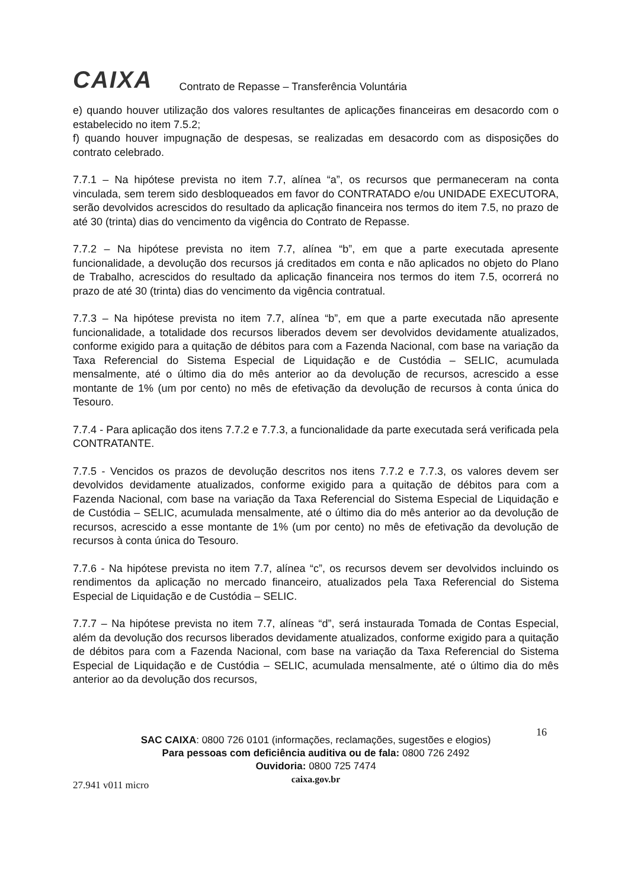CAIXA Contrato de Repasse – Transferência Voluntária
e) quando houver utilização dos valores resultantes de aplicações financeiras em desacordo com o estabelecido no item 7.5.2;
f) quando houver impugnação de despesas, se realizadas em desacordo com as disposições do contrato celebrado.
7.7.1 – Na hipótese prevista no item 7.7, alínea “a”, os recursos que permaneceram na conta vinculada, sem terem sido desbloqueados em favor do CONTRATADO e/ou UNIDADE EXECUTORA, serão devolvidos acrescidos do resultado da aplicação financeira nos termos do item 7.5, no prazo de até 30 (trinta) dias do vencimento da vigência do Contrato de Repasse.
7.7.2 – Na hipótese prevista no item 7.7, alínea “b”, em que a parte executada apresente funcionalidade, a devolução dos recursos já creditados em conta e não aplicados no objeto do Plano de Trabalho, acrescidos do resultado da aplicação financeira nos termos do item 7.5, ocorrerá no prazo de até 30 (trinta) dias do vencimento da vigência contratual.
7.7.3 – Na hipótese prevista no item 7.7, alínea “b”, em que a parte executada não apresente funcionalidade, a totalidade dos recursos liberados devem ser devolvidos devidamente atualizados, conforme exigido para a quitação de débitos para com a Fazenda Nacional, com base na variação da Taxa Referencial do Sistema Especial de Liquidação e de Custódia – SELIC, acumulada mensalmente, até o último dia do mês anterior ao da devolução de recursos, acrescido a esse montante de 1% (um por cento) no mês de efetivação da devolução de recursos à conta única do Tesouro.
7.7.4 - Para aplicação dos itens 7.7.2 e 7.7.3, a funcionalidade da parte executada será verificada pela CONTRATANTE.
7.7.5 - Vencidos os prazos de devolução descritos nos itens 7.7.2 e 7.7.3, os valores devem ser devolvidos devidamente atualizados, conforme exigido para a quitação de débitos para com a Fazenda Nacional, com base na variação da Taxa Referencial do Sistema Especial de Liquidação e de Custódia – SELIC, acumulada mensalmente, até o último dia do mês anterior ao da devolução de recursos, acrescido a esse montante de 1% (um por cento) no mês de efetivação da devolução de recursos à conta única do Tesouro.
7.7.6 - Na hipótese prevista no item 7.7, alínea “c”, os recursos devem ser devolvidos incluindo os rendimentos da aplicação no mercado financeiro, atualizados pela Taxa Referencial do Sistema Especial de Liquidação e de Custódia – SELIC.
7.7.7 – Na hipótese prevista no item 7.7, alíneas “d”, será instaurada Tomada de Contas Especial, além da devolução dos recursos liberados devidamente atualizados, conforme exigido para a quitação de débitos para com a Fazenda Nacional, com base na variação da Taxa Referencial do Sistema Especial de Liquidação e de Custódia – SELIC, acumulada mensalmente, até o último dia do mês anterior ao da devolução dos recursos,
16
SAC CAIXA: 0800 726 0101 (informações, reclamações, sugestões e elogios)
Para pessoas com deficiência auditiva ou de fala: 0800 726 2492
Ouvidoria: 0800 725 7474
caixa.gov.br
27.941 v011 micro